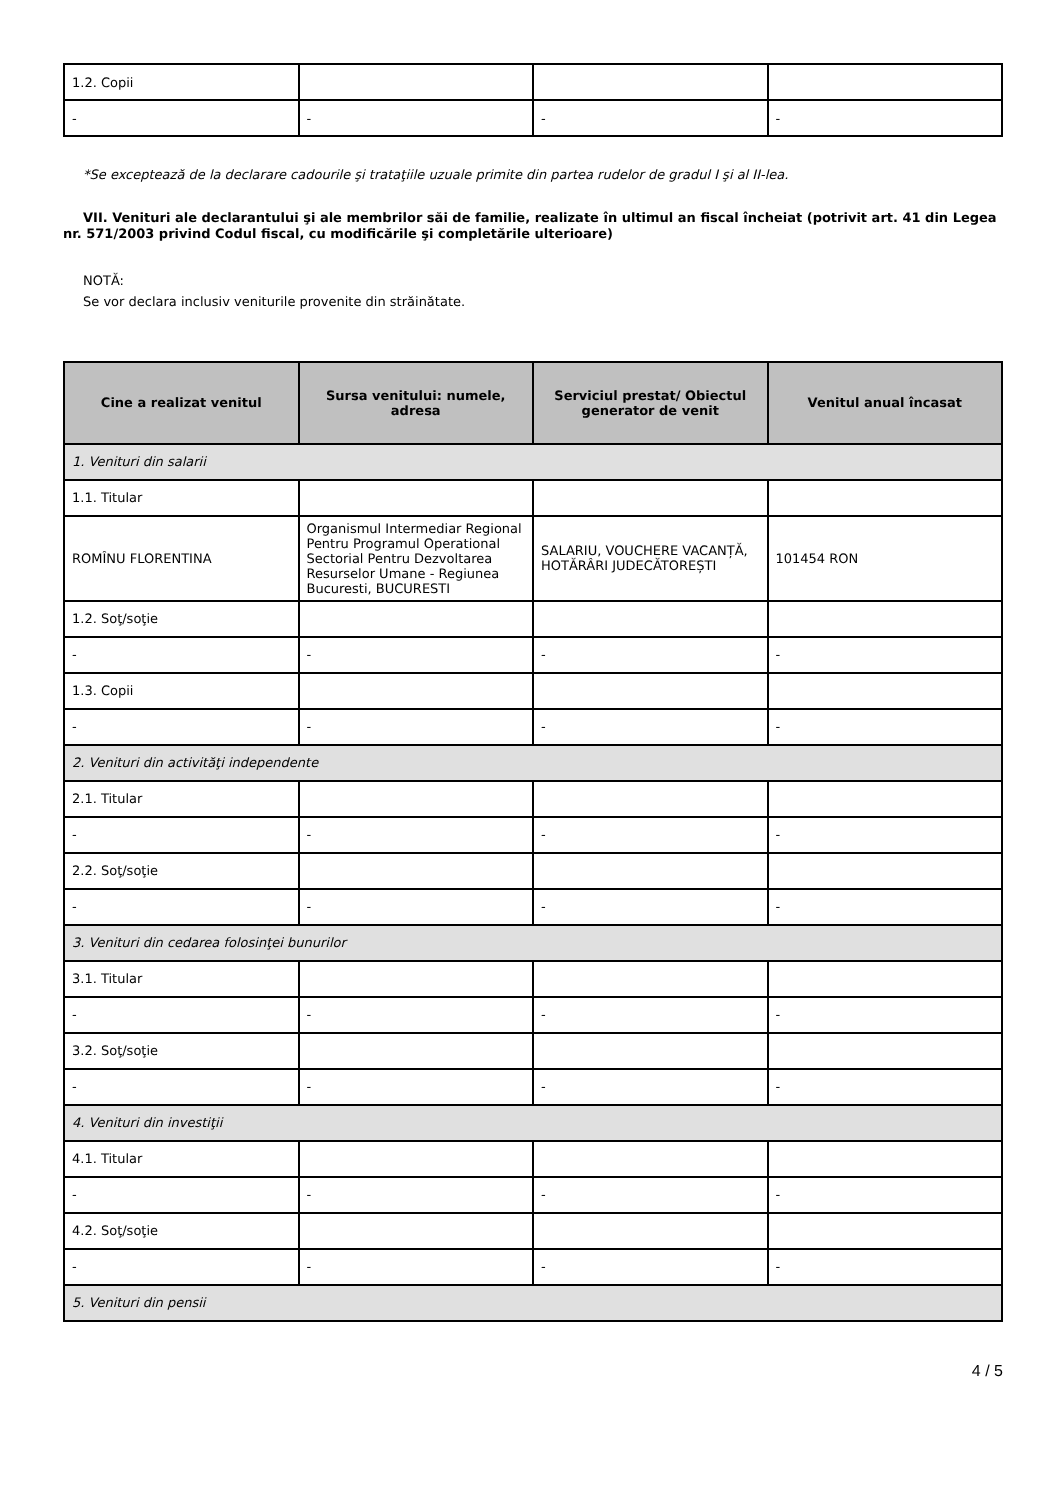| 1.2. Copii | | | |
| - | - | - | - |
*Se exceptează de la declarare cadourile şi trataţiile uzuale primite din partea rudelor de gradul I şi al II-lea.
VII. Venituri ale declarantului şi ale membrilor săi de familie, realizate în ultimul an fiscal încheiat (potrivit art. 41 din Legea nr. 571/2003 privind Codul fiscal, cu modificările şi completările ulterioare)
NOTĂ:
Se vor declara inclusiv veniturile provenite din străinătate.
| Cine a realizat venitul | Sursa venitului: numele, adresa | Serviciul prestat/ Obiectul generator de venit | Venitul anual încasat |
| --- | --- | --- | --- |
| 1. Venituri din salarii | | | |
| 1.1. Titular | | | |
| ROMÎNU FLORENTINA | Organismul Intermediar Regional Pentru Programul Operational Sectorial Pentru Dezvoltarea Resurselor Umane - Regiunea Bucuresti, BUCURESTI | SALARIU, VOUCHERE VACANȚĂ, HOTĂRÂRI JUDECĂTOREȘTI | 101454 RON |
| 1.2. Soţ/soţie | | | |
| - | - | - | - |
| 1.3. Copii | | | |
| - | - | - | - |
| 2. Venituri din activităţi independente | | | |
| 2.1. Titular | | | |
| - | - | - | - |
| 2.2. Soţ/soţie | | | |
| - | - | - | - |
| 3. Venituri din cedarea folosinţei bunurilor | | | |
| 3.1. Titular | | | |
| - | - | - | - |
| 3.2. Soţ/soţie | | | |
| - | - | - | - |
| 4. Venituri din investiţii | | | |
| 4.1. Titular | | | |
| - | - | - | - |
| 4.2. Soţ/soţie | | | |
| - | - | - | - |
| 5. Venituri din pensii | | | |
4 / 5